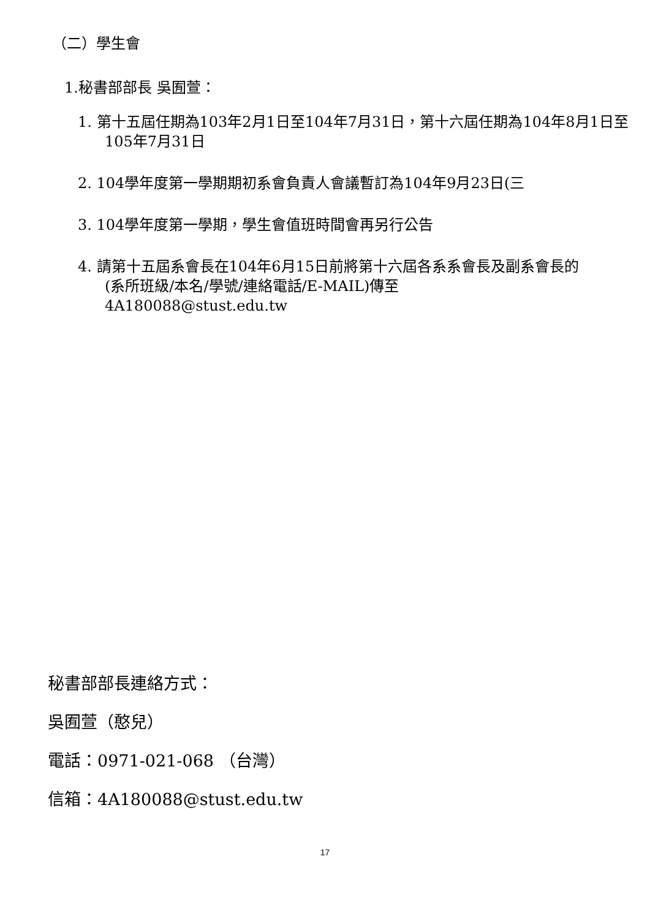（二）學生會
1.秘書部部長 吳囿萱：
1. 第十五屆任期為103年2月1日至104年7月31日，第十六屆任期為104年8月1日至105年7月31日
2. 104學年度第一學期期初系會負責人會議暫訂為104年9月23日(三
3. 104學年度第一學期，學生會值班時間會再另行公告
4. 請第十五屆系會長在104年6月15日前將第十六屆各系系會長及副系會長的
(系所班級/本名/學號/連絡電話/E-MAIL)傳至
4A180088@stust.edu.tw
秘書部部長連絡方式：
吳囿萱（憨兒）
電話：0971-021-068 （台灣）
信箱：4A180088@stust.edu.tw
17